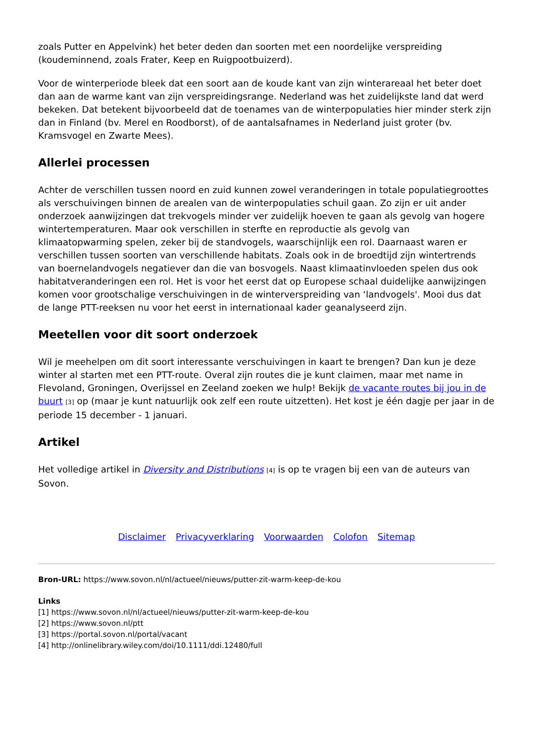zoals Putter en Appelvink) het beter deden dan soorten met een noordelijke verspreiding (koudeminnend, zoals Frater, Keep en Ruigpootbuizerd).
Voor de winterperiode bleek dat een soort aan de koude kant van zijn winterareaal het beter doet dan aan de warme kant van zijn verspreidingsrange. Nederland was het zuidelijkste land dat werd bekeken. Dat betekent bijvoorbeeld dat de toenames van de winterpopulaties hier minder sterk zijn dan in Finland (bv. Merel en Roodborst), of de aantalsafnames in Nederland juist groter (bv. Kramsvogel en Zwarte Mees).
Allerlei processen
Achter de verschillen tussen noord en zuid kunnen zowel veranderingen in totale populatiegroottes als verschuivingen binnen de arealen van de winterpopulaties schuil gaan. Zo zijn er uit ander onderzoek aanwijzingen dat trekvogels minder ver zuidelijk hoeven te gaan als gevolg van hogere wintertemperaturen. Maar ook verschillen in sterfte en reproductie als gevolg van klimaatopwarming spelen, zeker bij de standvogels, waarschijnlijk een rol. Daarnaast waren er verschillen tussen soorten van verschillende habitats. Zoals ook in de broedtijd zijn wintertrends van boernelandvogels negatiever dan die van bosvogels. Naast klimaatinvloeden spelen dus ook habitatveranderingen een rol. Het is voor het eerst dat op Europese schaal duidelijke aanwijzingen komen voor grootschalige verschuivingen in de winterverspreiding van ‘landvogels'. Mooi dus dat de lange PTT-reeksen nu voor het eerst in internationaal kader geanalyseerd zijn.
Meetellen voor dit soort onderzoek
Wil je meehelpen om dit soort interessante verschuivingen in kaart te brengen? Dan kun je deze winter al starten met een PTT-route. Overal zijn routes die je kunt claimen, maar met name in Flevoland, Groningen, Overijssel en Zeeland zoeken we hulp! Bekijk de vacante routes bij jou in de buurt <sup>[3]</sup> op (maar je kunt natuurlijk ook zelf een route uitzetten). Het kost je één dagje per jaar in de periode 15 december - 1 januari.
Artikel
Het volledige artikel in Diversity and Distributions <sup>[4]</sup> is op te vragen bij een van de auteurs van Sovon.
Disclaimer Privacyverklaring Voorwaarden Colofon Sitemap
Bron-URL: https://www.sovon.nl/nl/actueel/nieuws/putter-zit-warm-keep-de-kou
Links
[1] https://www.sovon.nl/nl/actueel/nieuws/putter-zit-warm-keep-de-kou
[2] https://www.sovon.nl/ptt
[3] https://portal.sovon.nl/portal/vacant
[4] http://onlinelibrary.wiley.com/doi/10.1111/ddi.12480/full